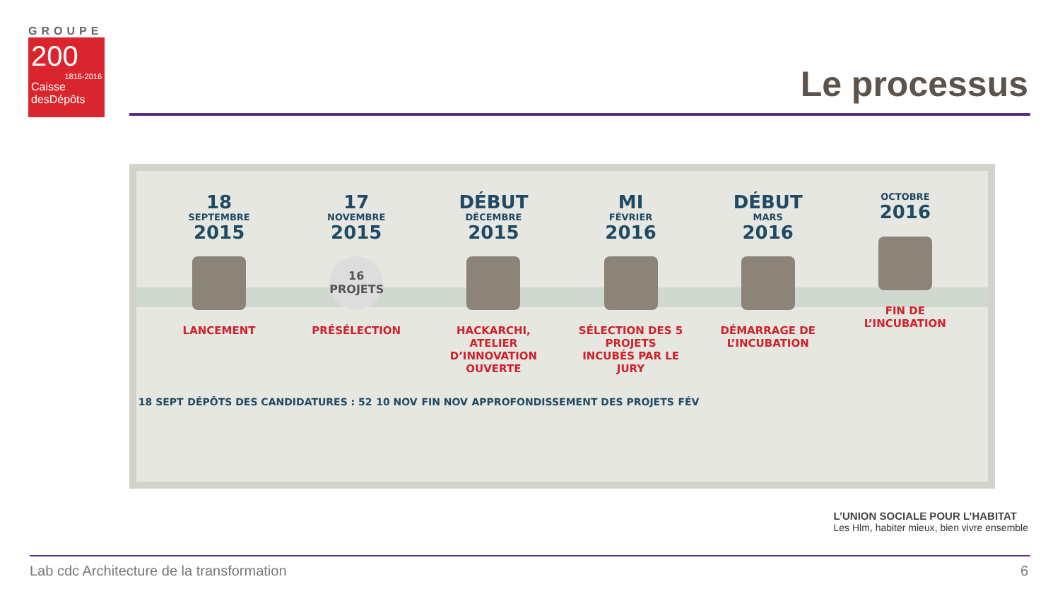GROUPE
200
1816-2016
Caisse desDépôts
Le processus
18
SEPTEMBRE
2015
LANCEMENT
17
NOVEMBRE
2015
16 PROJETS
PRÉSÉLECTION
DÉBUT
DÉCEMBRE
2015
HACKARCHI, ATELIER D’INNOVATION OUVERTE
MI
FÉVRIER
2016
SÉLECTION DES 5 PROJETS INCUBÉS PAR LE JURY
DÉBUT
MARS
2016
DÉMARRAGE DE L’INCUBATION
OCTOBRE
2016
FIN DE L’INCUBATION
18 SEPT DÉPÔTS DES CANDIDATURES : 52 10 NOV FIN NOV APPROFONDISSEMENT DES PROJETS FÉV
L’UNION SOCIALE POUR L’HABITAT
Les Hlm, habiter mieux, bien vivre ensemble
Lab cdc Architecture de la transformation
6